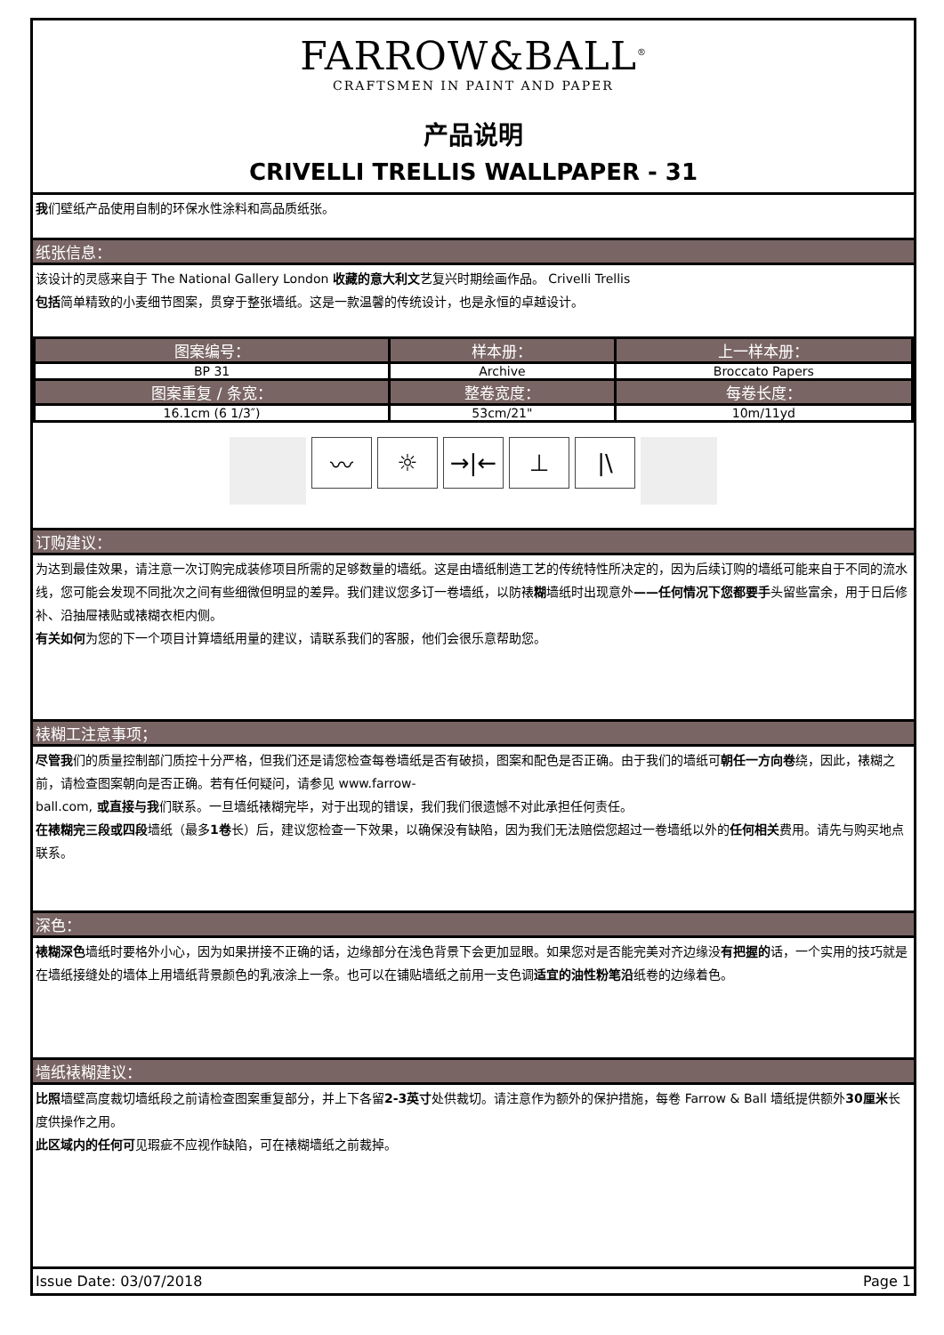FARROW&BALL<sup>®</sup>
CRAFTSMEN IN PAINT AND PAPER
产品说明
CRIVELLI TRELLIS WALLPAPER - 31
我们壁纸产品使用自制的环保水性涂料和高品质纸张。
纸张信息：
该设计的灵感来自于 The National Gallery London 收藏的意大利文艺复兴时期绘画作品。 Crivelli Trellis
包括简单精致的小麦细节图案，贯穿于整张墙纸。这是一款温馨的传统设计，也是永恒的卓越设计。
| 图案编号： | 样本册： | 上一样本册： |
| --- | --- | --- |
| BP 31 | Archive | Broccato Papers |
| 图案重复 / 条宽： | 整卷宽度： | 每卷长度： |
| 16.1cm (6 1/3″) | 53cm/21" | 10m/11yd |
〰 ☼ →|← ⊥ |\
订购建议：
为达到最佳效果，请注意一次订购完成装修项目所需的足够数量的墙纸。这是由墙纸制造工艺的传统特性所决定的，因为后续订购的墙纸可能来自于不同的流水线，您可能会发现不同批次之间有些细微但明显的差异。我们建议您多订一卷墙纸，以防裱糊墙纸时出现意外——任何情况下您都要手头留些富余，用于日后修补、沿抽屉裱贴或裱糊衣柜内侧。
有关如何为您的下一个项目计算墙纸用量的建议，请联系我们的客服，他们会很乐意帮助您。
裱糊工注意事项；
尽管我们的质量控制部门质控十分严格，但我们还是请您检查每卷墙纸是否有破损，图案和配色是否正确。由于我们的墙纸可朝任一方向卷绕，因此，裱糊之前，请检查图案朝向是否正确。若有任何疑问，请参见 www.farrow-
ball.com, 或直接与我们联系。一旦墙纸裱糊完毕，对于出现的错误，我们我们很遗憾不对此承担任何责任。
在裱糊完三段或四段墙纸（最多1卷长）后，建议您检查一下效果，以确保没有缺陷，因为我们无法赔偿您超过一卷墙纸以外的任何相关费用。请先与购买地点联系。
深色：
裱糊深色墙纸时要格外小心，因为如果拼接不正确的话，边缘部分在浅色背景下会更加显眼。如果您对是否能完美对齐边缘没有把握的话，一个实用的技巧就是在墙纸接缝处的墙体上用墙纸背景颜色的乳液涂上一条。也可以在铺贴墙纸之前用一支色调适宜的油性粉笔沿纸卷的边缘着色。
墙纸裱糊建议：
比照墙壁高度裁切墙纸段之前请检查图案重复部分，并上下各留2-3英寸处供裁切。请注意作为额外的保护措施，每卷 Farrow & Ball 墙纸提供额外30厘米长度供操作之用。
此区域内的任何可见瑕疵不应视作缺陷，可在裱糊墙纸之前裁掉。
Issue Date: 03/07/2018 Page 1